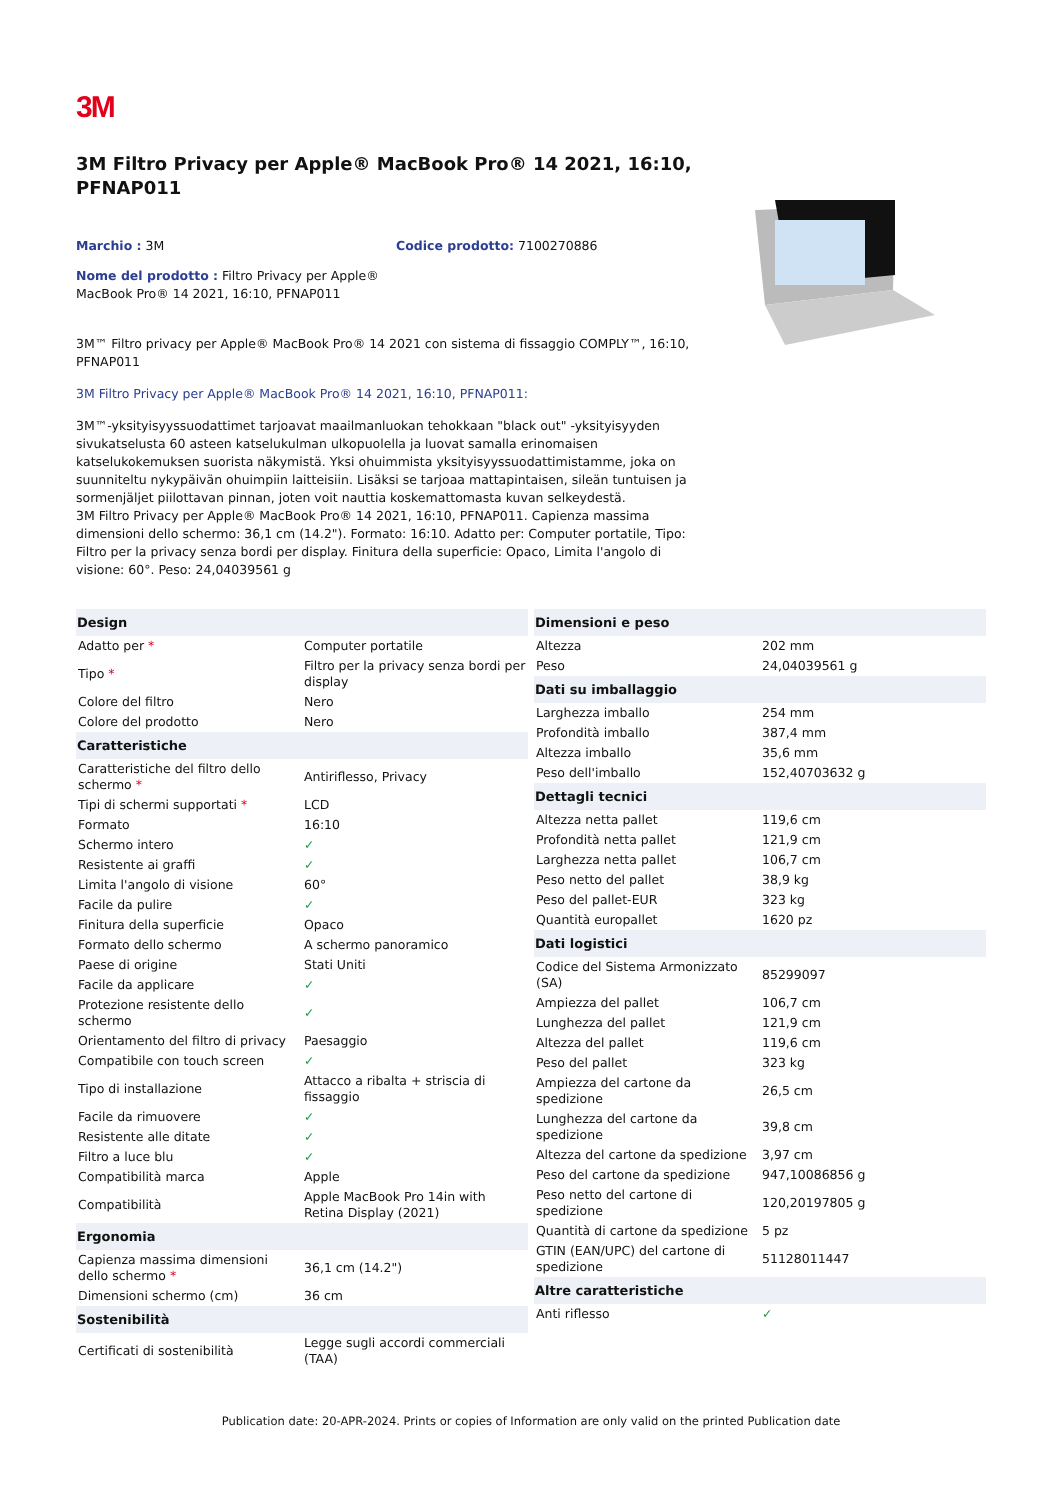3M
3M Filtro Privacy per Apple® MacBook Pro® 14 2021, 16:10, PFNAP011
Marchio : 3M Codice prodotto: 7100270886
Nome del prodotto : Filtro Privacy per Apple® MacBook Pro® 14 2021, 16:10, PFNAP011
3M™ Filtro privacy per Apple® MacBook Pro® 14 2021 con sistema di fissaggio COMPLY™, 16:10, PFNAP011
3M Filtro Privacy per Apple® MacBook Pro® 14 2021, 16:10, PFNAP011:
3M™-yksityisyyssuodattimet tarjoavat maailmanluokan tehokkaan "black out" -yksityisyyden sivukatselusta 60 asteen katselukulman ulkopuolella ja luovat samalla erinomaisen katselukokemuksen suorista näkymistä. Yksi ohuimmista yksityisyyssuodattimistamme, joka on suunniteltu nykypäivän ohuimpiin laitteisiin. Lisäksi se tarjoaa mattapintaisen, sileän tuntuisen ja sormenjäljet piilottavan pinnan, joten voit nauttia koskemattomasta kuvan selkeydestä.
3M Filtro Privacy per Apple® MacBook Pro® 14 2021, 16:10, PFNAP011. Capienza massima dimensioni dello schermo: 36,1 cm (14.2"). Formato: 16:10. Adatto per: Computer portatile, Tipo: Filtro per la privacy senza bordi per display. Finitura della superficie: Opaco, Limita l'angolo di visione: 60°. Peso: 24,04039561 g
| Design | |
| --- | --- |
| Adatto per * | Computer portatile |
| Tipo * | Filtro per la privacy senza bordi per display |
| Colore del filtro | Nero |
| Colore del prodotto | Nero |
| Caratteristiche | |
| Caratteristiche del filtro dello schermo * | Antiriflesso, Privacy |
| Tipi di schermi supportati * | LCD |
| Formato | 16:10 |
| Schermo intero | ✓ |
| Resistente ai graffi | ✓ |
| Limita l'angolo di visione | 60° |
| Facile da pulire | ✓ |
| Finitura della superficie | Opaco |
| Formato dello schermo | A schermo panoramico |
| Paese di origine | Stati Uniti |
| Facile da applicare | ✓ |
| Protezione resistente dello schermo | ✓ |
| Orientamento del filtro di privacy | Paesaggio |
| Compatibile con touch screen | ✓ |
| Tipo di installazione | Attacco a ribalta + striscia di fissaggio |
| Facile da rimuovere | ✓ |
| Resistente alle ditate | ✓ |
| Filtro a luce blu | ✓ |
| Compatibilità marca | Apple |
| Compatibilità | Apple MacBook Pro 14in with Retina Display (2021) |
| Ergonomia | |
| Capienza massima dimensioni dello schermo * | 36,1 cm (14.2") |
| Dimensioni schermo (cm) | 36 cm |
| Sostenibilità | |
| Certificati di sostenibilità | Legge sugli accordi commerciali (TAA) |
| Dimensioni e peso | |
| --- | --- |
| Altezza | 202 mm |
| Peso | 24,04039561 g |
| Dati su imballaggio | |
| Larghezza imballo | 254 mm |
| Profondità imballo | 387,4 mm |
| Altezza imballo | 35,6 mm |
| Peso dell'imballo | 152,40703632 g |
| Dettagli tecnici | |
| Altezza netta pallet | 119,6 cm |
| Profondità netta pallet | 121,9 cm |
| Larghezza netta pallet | 106,7 cm |
| Peso netto del pallet | 38,9 kg |
| Peso del pallet-EUR | 323 kg |
| Quantità europallet | 1620 pz |
| Dati logistici | |
| Codice del Sistema Armonizzato (SA) | 85299097 |
| Ampiezza del pallet | 106,7 cm |
| Lunghezza del pallet | 121,9 cm |
| Altezza del pallet | 119,6 cm |
| Peso del pallet | 323 kg |
| Ampiezza del cartone da spedizione | 26,5 cm |
| Lunghezza del cartone da spedizione | 39,8 cm |
| Altezza del cartone da spedizione | 3,97 cm |
| Peso del cartone da spedizione | 947,10086856 g |
| Peso netto del cartone di spedizione | 120,20197805 g |
| Quantità di cartone da spedizione | 5 pz |
| GTIN (EAN/UPC) del cartone di spedizione | 51128011447 |
| Altre caratteristiche | |
| Anti riflesso | ✓ |
Publication date: 20-APR-2024. Prints or copies of Information are only valid on the printed Publication date